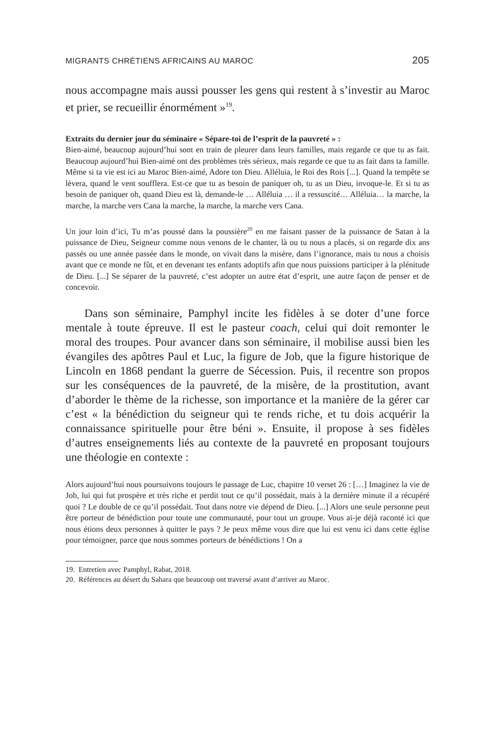MIGRANTS CHRÉTIENS AFRICAINS AU MAROC 205
nous accompagne mais aussi pousser les gens qui restent à s’investir au Maroc et prier, se recueillir énormément »<sup>19</sup>.
Extraits du dernier jour du séminaire « Sépare-toi de l’esprit de la pauvreté » :
Bien-aimé, beaucoup aujourd’hui sont en train de pleurer dans leurs familles, mais regarde ce que tu as fait. Beaucoup aujourd’hui Bien-aimé ont des problèmes très sérieux, mais regarde ce que tu as fait dans ta famille. Même si ta vie est ici au Maroc Bien-aimé, Adore ton Dieu. Alléluia, le Roi des Rois [...]. Quand la tempête se lèvera, quand le vent soufflera. Est-ce que tu as besoin de paniquer oh, tu as un Dieu, invoque-le. Et si tu as besoin de paniquer oh, quand Dieu est là, demande-le … Alléluia … il a ressuscité… Alléluia… la marche, la marche, la marche vers Cana la marche, la marche, la marche vers Cana.
Un jour loin d’ici, Tu m’as poussé dans la poussière<sup>20</sup> en me faisant passer de la puissance de Satan à la puissance de Dieu, Seigneur comme nous venons de le chanter, là ou tu nous a placés, si on regarde dix ans passés ou une année passée dans le monde, on vivait dans la misère, dans l’ignorance, mais tu nous a choisis avant que ce monde ne fût, et en devenant tes enfants adoptifs afin que nous puissions participer à la plénitude de Dieu. [...] Se séparer de la pauvreté, c’est adopter un autre état d’esprit, une autre façon de penser et de concevoir.
Dans son séminaire, Pamphyl incite les fidèles à se doter d’une force mentale à toute épreuve. Il est le pasteur coach, celui qui doit remonter le moral des troupes. Pour avancer dans son séminaire, il mobilise aussi bien les évangiles des apôtres Paul et Luc, la figure de Job, que la figure historique de Lincoln en 1868 pendant la guerre de Sécession. Puis, il recentre son propos sur les conséquences de la pauvreté, de la misère, de la prostitution, avant d’aborder le thème de la richesse, son importance et la manière de la gérer car c’est « la bénédiction du seigneur qui te rends riche, et tu dois acquérir la connaissance spirituelle pour être béni ». Ensuite, il propose à ses fidèles d’autres enseignements liés au contexte de la pauvreté en proposant toujours une théologie en contexte :
Alors aujourd’hui nous poursuivons toujours le passage de Luc, chapitre 10 verset 26 : […] Imaginez la vie de Job, lui qui fut prospère et très riche et perdit tout ce qu’il possédait, mais à la dernière minute il a récupéré quoi ? Le double de ce qu’il possédait. Tout dans notre vie dépend de Dieu. [...] Alors une seule personne peut être porteur de bénédiction pour toute une communauté, pour tout un groupe. Vous ai-je déjà raconté ici que nous étions deux personnes à quitter le pays ? Je peux même vous dire que lui est venu ici dans cette église pour témoigner, parce que nous sommes porteurs de bénédictions ! On a
19. Entretien avec Pamphyl, Rabat, 2018.
20. Références au désert du Sahara que beaucoup ont traversé avant d’arriver au Maroc.